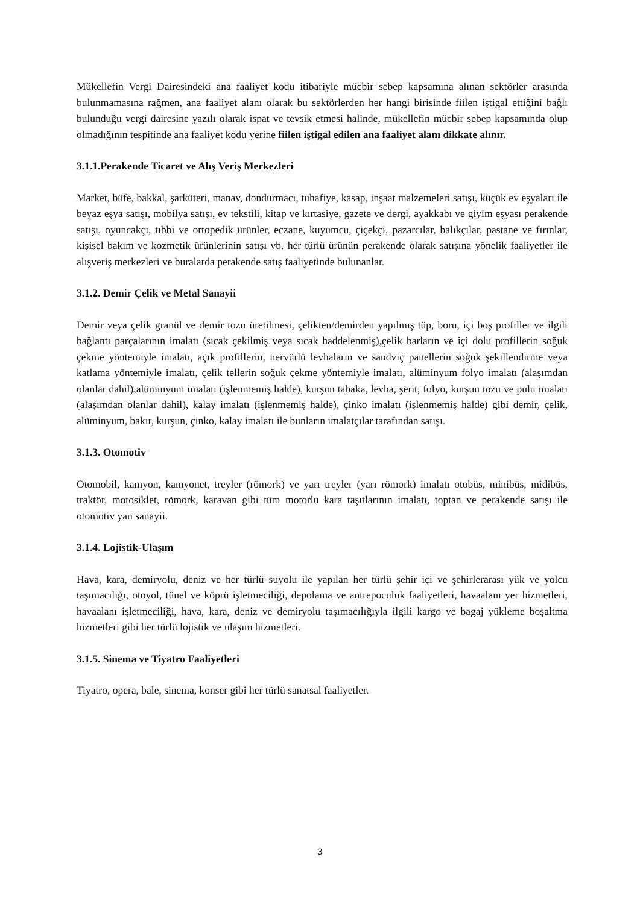Mükellefin Vergi Dairesindeki ana faaliyet kodu itibariyle mücbir sebep kapsamına alınan sektörler arasında bulunmamasına rağmen, ana faaliyet alanı olarak bu sektörlerden her hangi birisinde fiilen iştigal ettiğini bağlı bulunduğu vergi dairesine yazılı olarak ispat ve tevsik etmesi halinde, mükellefin mücbir sebep kapsamında olup olmadığının tespitinde ana faaliyet kodu yerine fiilen iştigal edilen ana faaliyet alanı dikkate alınır.
3.1.1.Perakende Ticaret ve Alış Veriş Merkezleri
Market, büfe, bakkal, şarküteri, manav, dondurmacı, tuhafiye, kasap, inşaat malzemeleri satışı, küçük ev eşyaları ile beyaz eşya satışı, mobilya satışı, ev tekstili, kitap ve kırtasiye, gazete ve dergi, ayakkabı ve giyim eşyası perakende satışı, oyuncakçı, tıbbi ve ortopedik ürünler, eczane, kuyumcu, çiçekçi, pazarcılar, balıkçılar, pastane ve fırınlar, kişisel bakım ve kozmetik ürünlerinin satışı vb. her türlü ürünün perakende olarak satışına yönelik faaliyetler ile alışveriş merkezleri ve buralarda perakende satış faaliyetinde bulunanlar.
3.1.2. Demir Çelik ve Metal Sanayii
Demir veya çelik granül ve demir tozu üretilmesi, çelikten/demirden yapılmış tüp, boru, içi boş profiller ve ilgili bağlantı parçalarının imalatı (sıcak çekilmiş veya sıcak haddelenmiş),çelik barların ve içi dolu profillerin soğuk çekme yöntemiyle imalatı, açık profillerin, nervürlü levhaların ve sandviç panellerin soğuk şekillendirme veya katlama yöntemiyle imalatı, çelik tellerin soğuk çekme yöntemiyle imalatı, alüminyum folyo imalatı (alaşımdan olanlar dahil),alüminyum imalatı (işlenmemiş halde), kurşun tabaka, levha, şerit, folyo, kurşun tozu ve pulu imalatı (alaşımdan olanlar dahil), kalay imalatı (işlenmemiş halde), çinko imalatı (işlenmemiş halde) gibi demir, çelik, alüminyum, bakır, kurşun, çinko, kalay imalatı ile bunların imalatçılar tarafından satışı.
3.1.3. Otomotiv
Otomobil, kamyon, kamyonet, treyler (römork) ve yarı treyler (yarı römork) imalatı otobüs, minibüs, midibüs, traktör, motosiklet, römork, karavan gibi tüm motorlu kara taşıtlarının imalatı, toptan ve perakende satışı ile otomotiv yan sanayii.
3.1.4. Lojistik-Ulaşım
Hava, kara, demiryolu, deniz ve her türlü suyolu ile yapılan her türlü şehir içi ve şehirlerarası yük ve yolcu taşımacılığı, otoyol, tünel ve köprü işletmeciliği, depolama ve antrepoculuk faaliyetleri, havaalanı yer hizmetleri, havaalanı işletmeciliği, hava, kara, deniz ve demiryolu taşımacılığıyla ilgili kargo ve bagaj yükleme boşaltma hizmetleri gibi her türlü lojistik ve ulaşım hizmetleri.
3.1.5. Sinema ve Tiyatro Faaliyetleri
Tiyatro, opera, bale, sinema, konser gibi her türlü sanatsal faaliyetler.
3